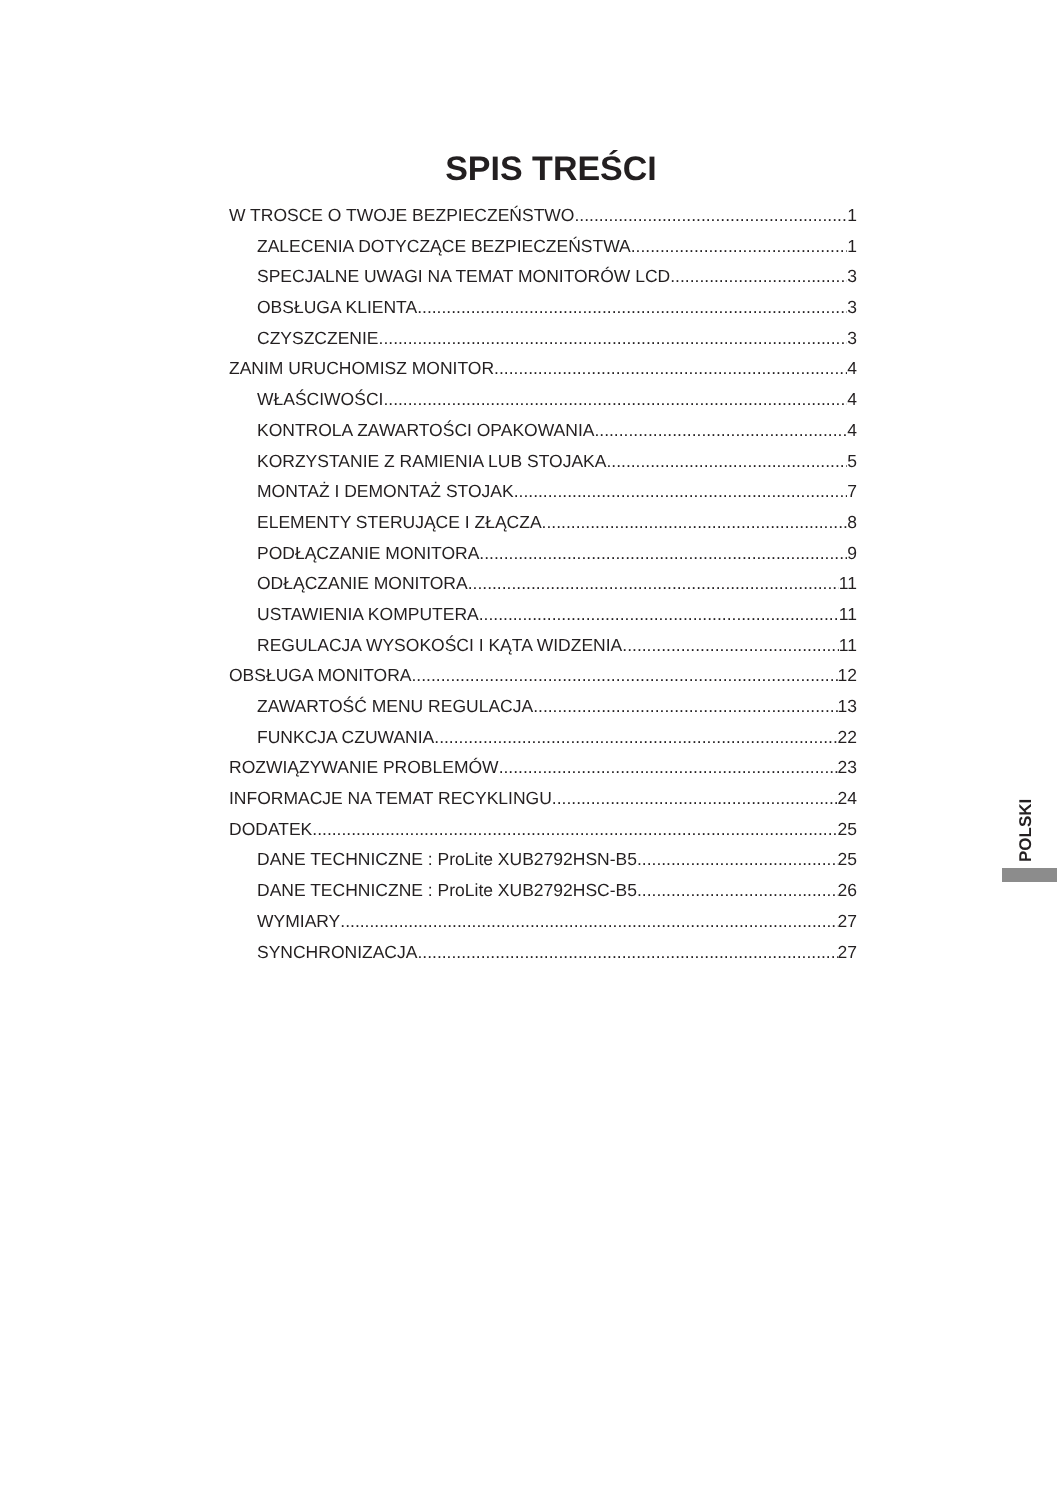SPIS TREŚCI
W TROSCE O TWOJE BEZPIECZEŃSTWO 1
ZALECENIA DOTYCZĄCE BEZPIECZEŃSTWA 1
SPECJALNE UWAGI NA TEMAT MONITORÓW LCD 3
OBSŁUGA KLIENTA 3
CZYSZCZENIE 3
ZANIM URUCHOMISZ MONITOR 4
WŁAŚCIWOŚCI 4
KONTROLA ZAWARTOŚCI OPAKOWANIA 4
KORZYSTANIE Z RAMIENIA LUB STOJAKA 5
MONTAŻ I DEMONTAŻ STOJAK 7
ELEMENTY STERUJĄCE I ZŁĄCZA 8
PODŁĄCZANIE MONITORA 9
ODŁĄCZANIE MONITORA 11
USTAWIENIA KOMPUTERA 11
REGULACJA WYSOKOŚCI I KĄTA WIDZENIA 11
OBSŁUGA MONITORA 12
ZAWARTOŚĆ MENU REGULACJA 13
FUNKCJA CZUWANIA 22
ROZWIĄZYWANIE PROBLEMÓW 23
INFORMACJE NA TEMAT RECYKLINGU 24
DODATEK 25
DANE TECHNICZNE : ProLite XUB2792HSN-B5 25
DANE TECHNICZNE : ProLite XUB2792HSC-B5 26
WYMIARY 27
SYNCHRONIZACJA 27
POLSKI